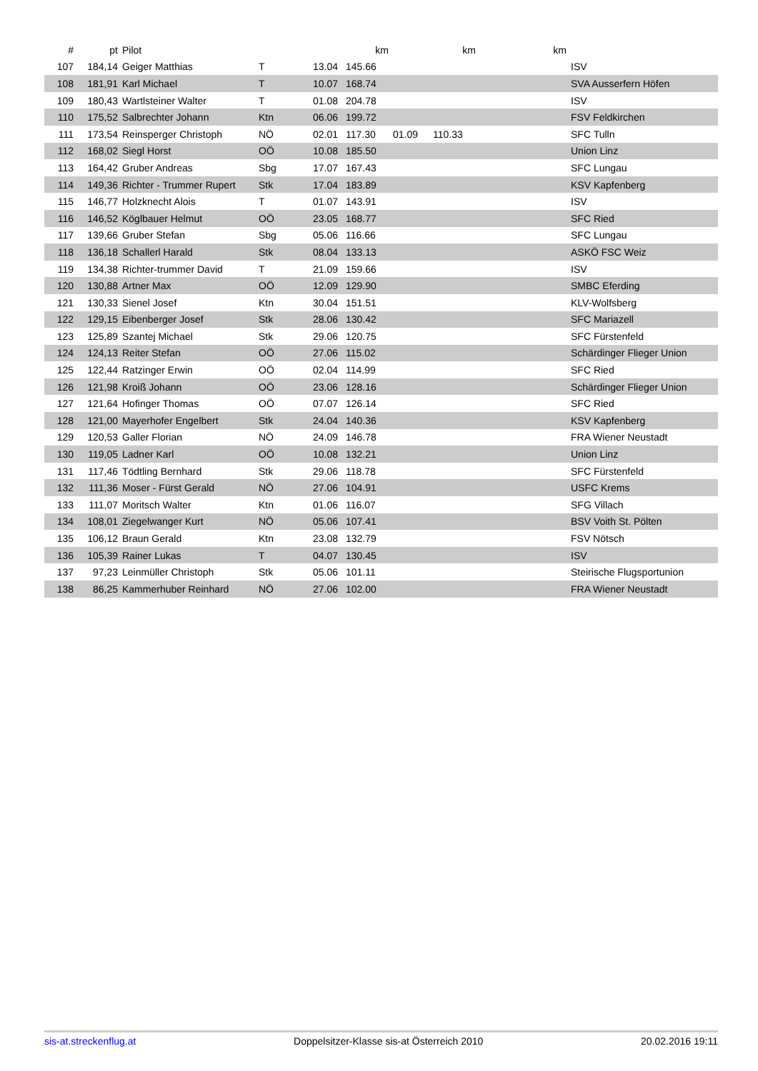| # | pt | Pilot | | | km | | km | | km | |
| --- | --- | --- | --- | --- | --- | --- | --- | --- | --- | --- |
| 107 | 184,14 | Geiger Matthias | T | 13.04 | 145.66 | | | | | ISV |
| 108 | 181,91 | Karl Michael | T | 10.07 | 168.74 | | | | | SVA Ausserfern Höfen |
| 109 | 180,43 | Wartlsteiner Walter | T | 01.08 | 204.78 | | | | | ISV |
| 110 | 175,52 | Salbrechter Johann | Ktn | 06.06 | 199.72 | | | | | FSV Feldkirchen |
| 111 | 173,54 | Reinsperger Christoph | NÖ | 02.01 | 117.30 | 01.09 | 110.33 | | | SFC Tulln |
| 112 | 168,02 | Siegl Horst | OÖ | 10.08 | 185.50 | | | | | Union Linz |
| 113 | 164,42 | Gruber Andreas | Sbg | 17.07 | 167.43 | | | | | SFC Lungau |
| 114 | 149,36 | Richter - Trummer Rupert | Stk | 17.04 | 183.89 | | | | | KSV Kapfenberg |
| 115 | 146,77 | Holzknecht Alois | T | 01.07 | 143.91 | | | | | ISV |
| 116 | 146,52 | Köglbauer Helmut | OÖ | 23.05 | 168.77 | | | | | SFC Ried |
| 117 | 139,66 | Gruber Stefan | Sbg | 05.06 | 116.66 | | | | | SFC Lungau |
| 118 | 136,18 | Schallerl Harald | Stk | 08.04 | 133.13 | | | | | ASKÖ FSC Weiz |
| 119 | 134,38 | Richter-trummer David | T | 21.09 | 159.66 | | | | | ISV |
| 120 | 130,88 | Artner Max | OÖ | 12.09 | 129.90 | | | | | SMBC Eferding |
| 121 | 130,33 | Sienel Josef | Ktn | 30.04 | 151.51 | | | | | KLV-Wolfsberg |
| 122 | 129,15 | Eibenberger Josef | Stk | 28.06 | 130.42 | | | | | SFC Mariazell |
| 123 | 125,89 | Szantej Michael | Stk | 29.06 | 120.75 | | | | | SFC Fürstenfeld |
| 124 | 124,13 | Reiter Stefan | OÖ | 27.06 | 115.02 | | | | | Schärdinger Flieger Union |
| 125 | 122,44 | Ratzinger Erwin | OÖ | 02.04 | 114.99 | | | | | SFC Ried |
| 126 | 121,98 | Kroiß Johann | OÖ | 23.06 | 128.16 | | | | | Schärdinger Flieger Union |
| 127 | 121,64 | Hofinger Thomas | OÖ | 07.07 | 126.14 | | | | | SFC Ried |
| 128 | 121,00 | Mayerhofer Engelbert | Stk | 24.04 | 140.36 | | | | | KSV Kapfenberg |
| 129 | 120,53 | Galler Florian | NÖ | 24.09 | 146.78 | | | | | FRA Wiener Neustadt |
| 130 | 119,05 | Ladner Karl | OÖ | 10.08 | 132.21 | | | | | Union Linz |
| 131 | 117,46 | Tödtling Bernhard | Stk | 29.06 | 118.78 | | | | | SFC Fürstenfeld |
| 132 | 111,36 | Moser - Fürst Gerald | NÖ | 27.06 | 104.91 | | | | | USFC Krems |
| 133 | 111,07 | Moritsch Walter | Ktn | 01.06 | 116.07 | | | | | SFG Villach |
| 134 | 108,01 | Ziegelwanger Kurt | NÖ | 05.06 | 107.41 | | | | | BSV Voith St. Pölten |
| 135 | 106,12 | Braun Gerald | Ktn | 23.08 | 132.79 | | | | | FSV Nötsch |
| 136 | 105,39 | Rainer Lukas | T | 04.07 | 130.45 | | | | | ISV |
| 137 | 97,23 | Leinmüller Christoph | Stk | 05.06 | 101.11 | | | | | Steirische Flugsportunion |
| 138 | 86,25 | Kammerhuber Reinhard | NÖ | 27.06 | 102.00 | | | | | FRA Wiener Neustadt |
sis-at.streckenflug.at Doppelsitzer-Klasse sis-at Österreich 2010 20.02.2016 19:11